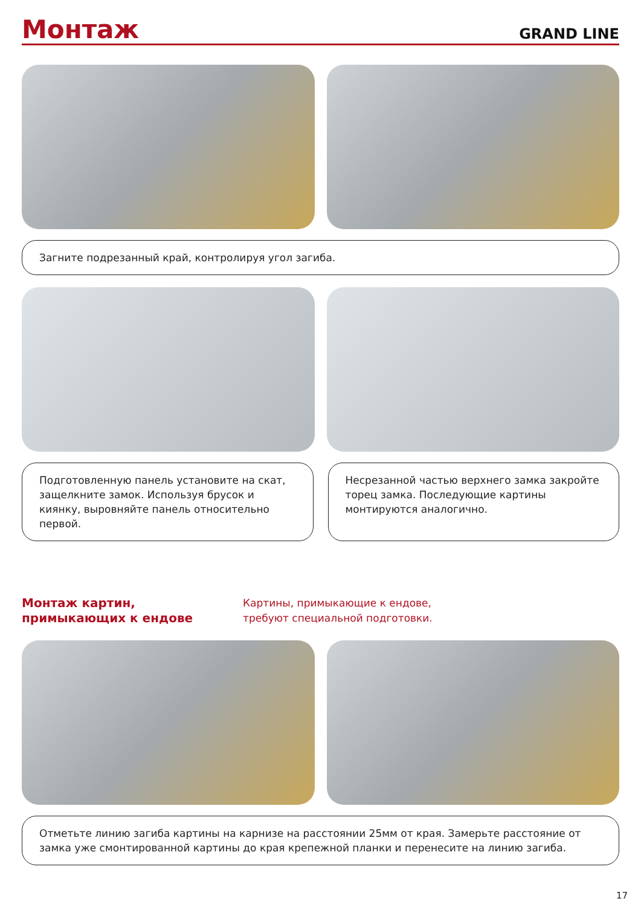Монтаж
GRAND LINE
Загните подрезанный край, контролируя угол загиба.
Подготовленную панель установите на скат, защелкните замок. Используя брусок и киянку, выровняйте панель относительно первой.
Несрезанной частью верхнего замка закройте торец замка. Последующие картины монтируются аналогично.
Монтаж картин,
примыкающих к ендове
Картины, примыкающие к ендове,
требуют специальной подготовки.
Отметьте линию загиба картины на карнизе на расстоянии 25мм от края. Замерьте расстояние от замка уже смонтированной картины до края крепежной планки и перенесите на линию загиба.
17